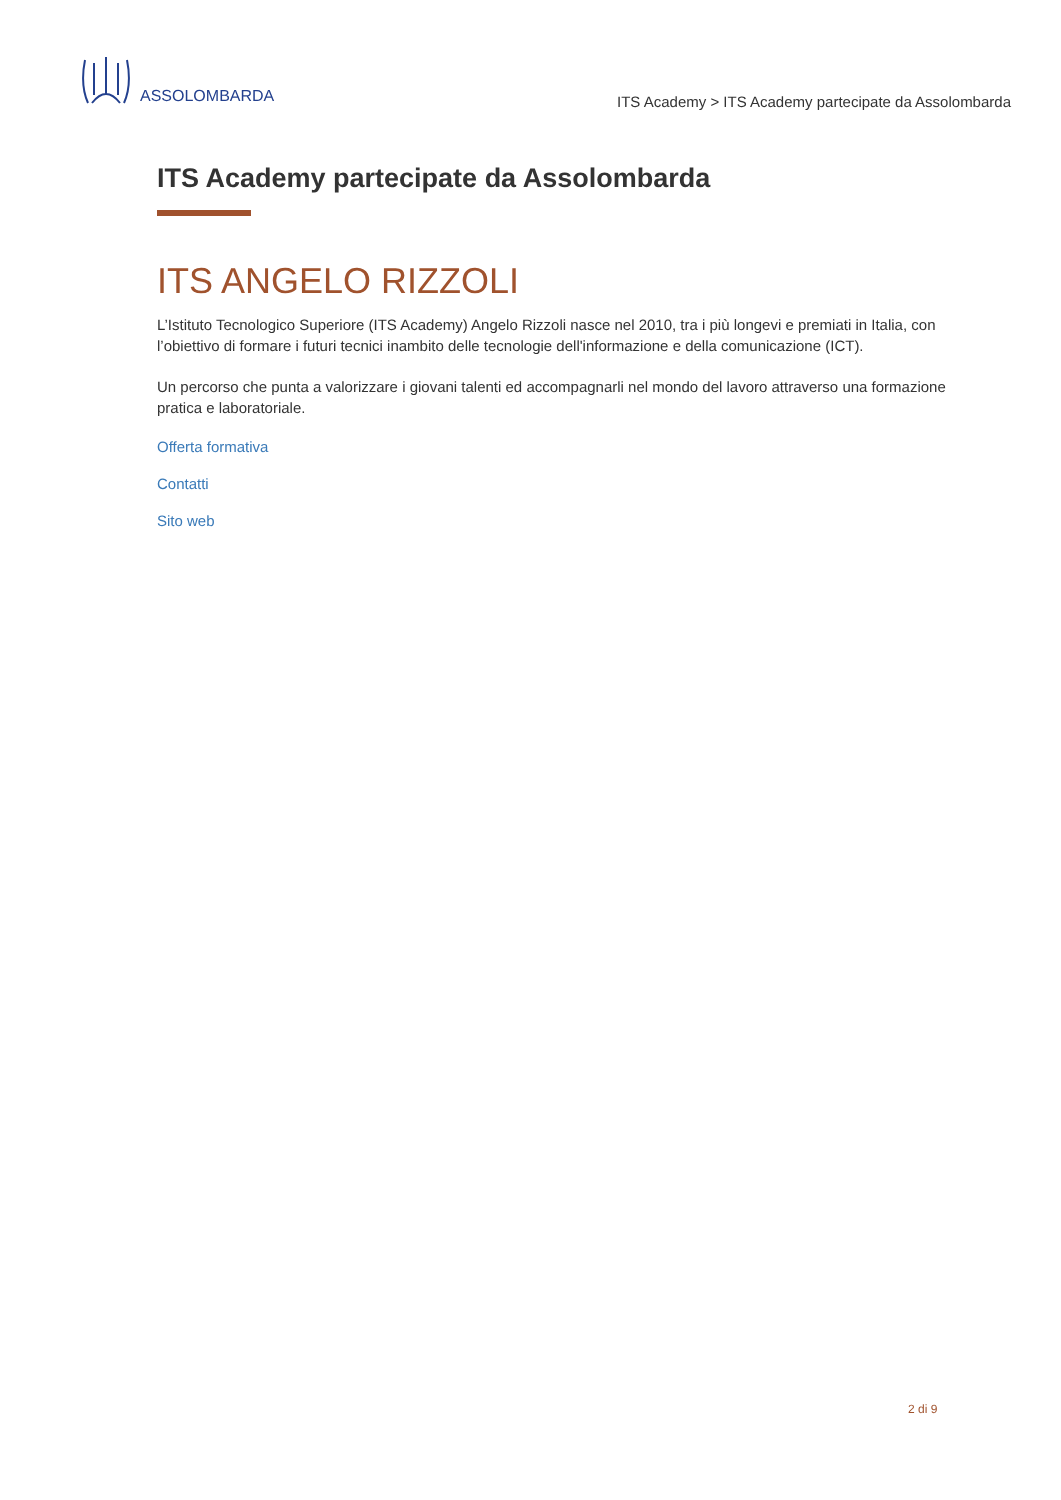ASSOLOMBARDA
ITS Academy > ITS Academy partecipate da Assolombarda
ITS Academy partecipate da Assolombarda
ITS ANGELO RIZZOLI
L’Istituto Tecnologico Superiore (ITS Academy) Angelo Rizzoli nasce nel 2010, tra i più longevi e premiati in Italia, con l’obiettivo di formare i futuri tecnici inambito delle tecnologie dell'informazione e della comunicazione (ICT).
Un percorso che punta a valorizzare i giovani talenti ed accompagnarli nel mondo del lavoro attraverso una formazione pratica e laboratoriale.
Offerta formativa
Contatti
Sito web
2 di 9